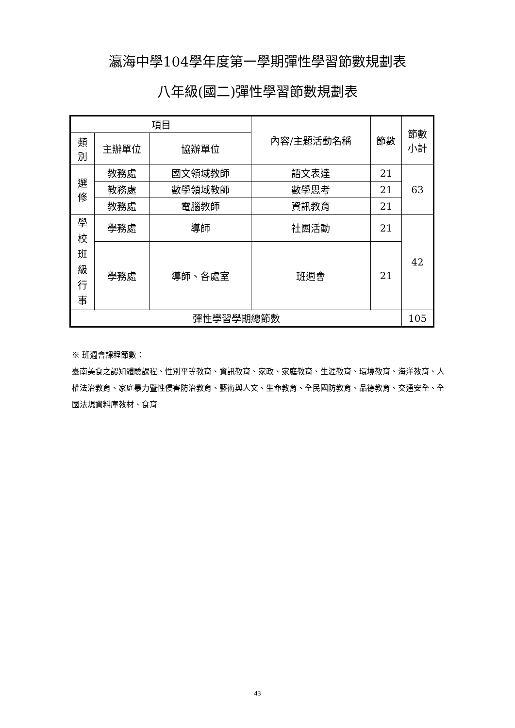瀛海中學104學年度第一學期彈性學習節數規劃表
八年級(國二)彈性學習節數規劃表
| 項目 | | | 內容/主題活動名稱 | 節數 | 節數 小計 |
| --- | --- | --- | --- | --- | --- |
| 類 別 | 主辦單位 | 協辦單位 | | | |
| 選 修 | 教務處 | 國文領域教師 | 語文表達 | 21 | 63 |
| | 教務處 | 數學領域教師 | 數學思考 | 21 | |
| | 教務處 | 電腦教師 | 資訊教育 | 21 | |
| 學 校 班 級 行 事 | 學務處 | 導師 | 社團活動 | 21 | 42 |
| | 學務處 | 導師、各處室 | 班週會 | 21 | |
| 彈性學習學期總節數 | | | | | 105 |
※ 班週會課程節數：
臺南美食之認知體驗課程、性別平等教育、資訊教育、家政、家庭教育、生涯教育、環境教育、海洋教育、人權法治教育、家庭暴力暨性侵害防治教育、藝術與人文、生命教育、全民國防教育、品德教育、交通安全、全國法規資料庫教材、食育
43